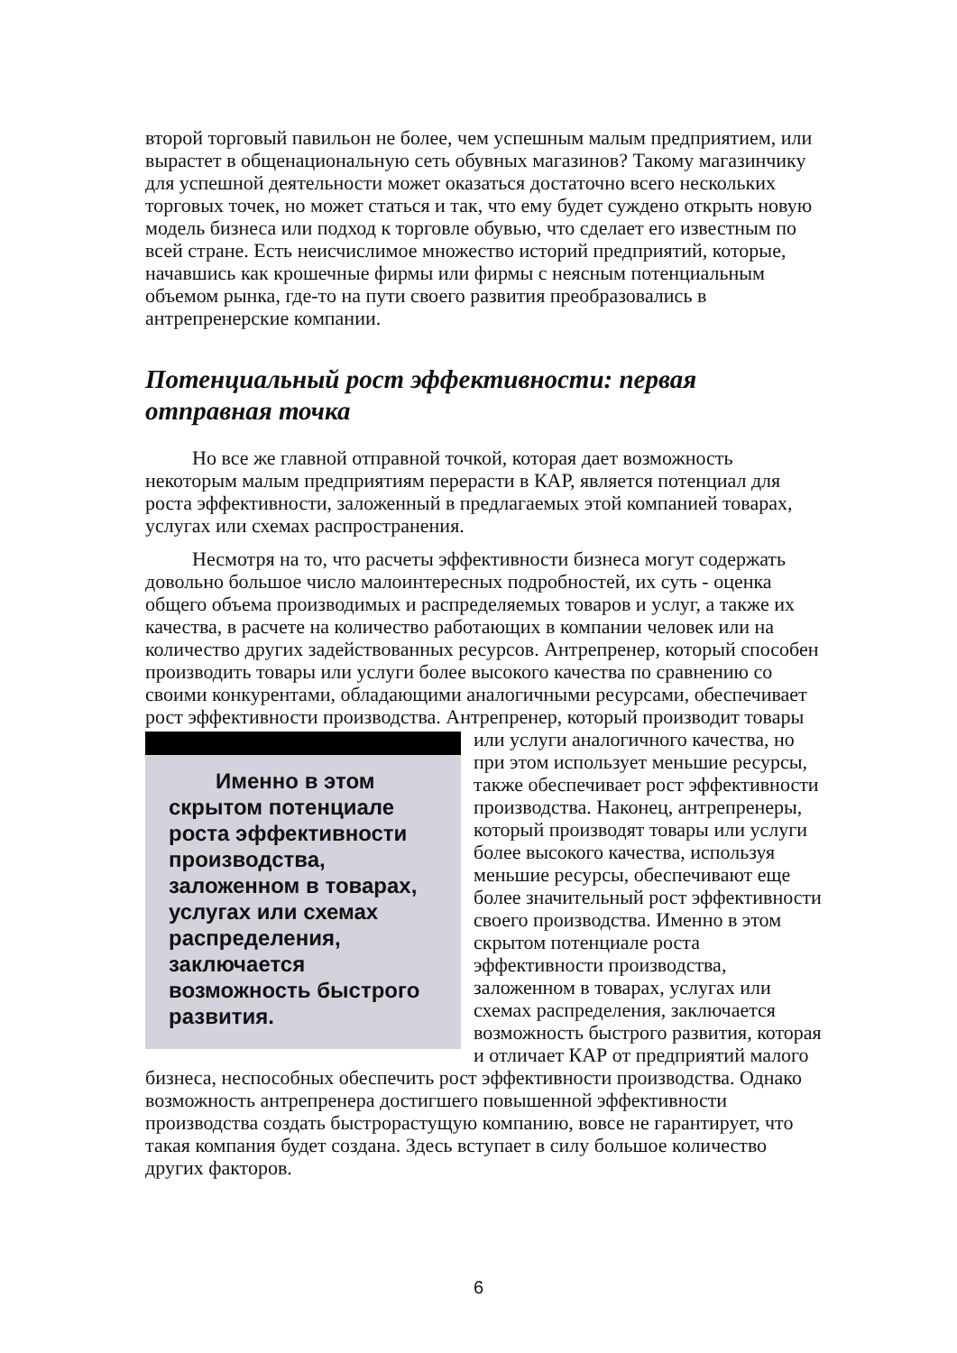второй торговый павильон не более, чем успешным малым предприятием, или вырастет в общенациональную сеть обувных магазинов? Такому магазинчику для успешной деятельности может оказаться достаточно всего нескольких торговых точек, но может статься и так, что ему будет суждено открыть новую модель бизнеса или подход к торговле обувью, что сделает его известным по всей стране. Есть неисчислимое множество историй предприятий, которые, начавшись как крошечные фирмы или фирмы с неясным потенциальным объемом рынка, где-то на пути своего развития преобразовались в антрепренерские компании.
Потенциальный рост эффективности: первая отправная точка
Но все же главной отправной точкой, которая дает возможность некоторым малым предприятиям перерасти в КАР, является потенциал для роста эффективности, заложенный в предлагаемых этой компанией товарах, услугах или схемах распространения.
Несмотря на то, что расчеты эффективности бизнеса могут содержать довольно большое число малоинтересных подробностей, их суть - оценка общего объема производимых и распределяемых товаров и услуг, а также их качества, в расчете на количество работающих в компании человек или на количество других задействованных ресурсов. Антрепренер, который способен производить товары или услуги более высокого качества по сравнению со своими конкурентами, обладающими аналогичными ресурсами, обеспечивает рост эффективности производства. Антрепренер, который производит товары Именно в этом скрытом потенциале роста эффективности производства, заложенном в товарах, услугах или схемах распределения, заключается возможность быстрого развития. или услуги аналогичного качества, но при этом использует меньшие ресурсы, также обеспечивает рост эффективности производства. Наконец, антрепренеры, который производят товары или услуги более высокого качества, используя меньшие ресурсы, обеспечивают еще более значительный рост эффективности своего производства. Именно в этом скрытом потенциале роста эффективности производства, заложенном в товарах, услугах или схемах распределения, заключается возможность быстрого развития, которая и отличает КАР от предприятий малого бизнеса, неспособных обеспечить рост эффективности производства. Однако возможность антрепренера достигшего повышенной эффективности производства создать быстрорастущую компанию, вовсе не гарантирует, что такая компания будет создана. Здесь вступает в силу большое количество других факторов.
6